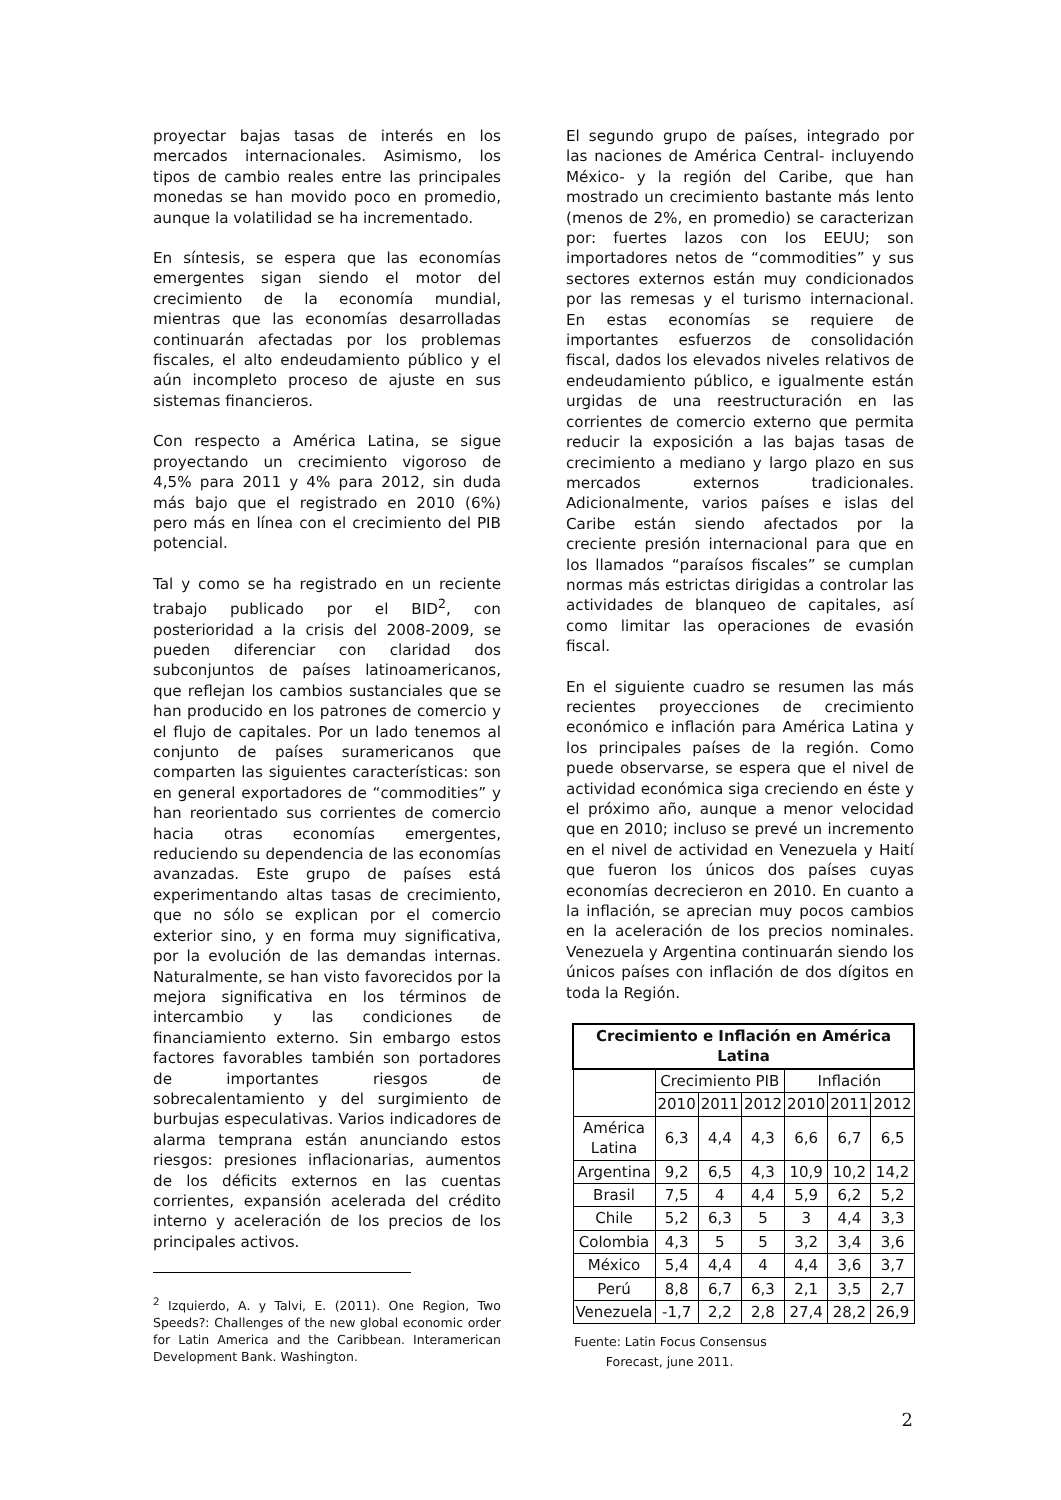proyectar bajas tasas de interés en los mercados internacionales. Asimismo, los tipos de cambio reales entre las principales monedas se han movido poco en promedio, aunque la volatilidad se ha incrementado.
En síntesis, se espera que las economías emergentes sigan siendo el motor del crecimiento de la economía mundial, mientras que las economías desarrolladas continuarán afectadas por los problemas fiscales, el alto endeudamiento público y el aún incompleto proceso de ajuste en sus sistemas financieros.
Con respecto a América Latina, se sigue proyectando un crecimiento vigoroso de 4,5% para 2011 y 4% para 2012, sin duda más bajo que el registrado en 2010 (6%) pero más en línea con el crecimiento del PIB potencial.
Tal y como se ha registrado en un reciente trabajo publicado por el BID<sup>2</sup>, con posterioridad a la crisis del 2008-2009, se pueden diferenciar con claridad dos subconjuntos de países latinoamericanos, que reflejan los cambios sustanciales que se han producido en los patrones de comercio y el flujo de capitales. Por un lado tenemos al conjunto de países suramericanos que comparten las siguientes características: son en general exportadores de “commodities” y han reorientado sus corrientes de comercio hacia otras economías emergentes, reduciendo su dependencia de las economías avanzadas. Este grupo de países está experimentando altas tasas de crecimiento, que no sólo se explican por el comercio exterior sino, y en forma muy significativa, por la evolución de las demandas internas. Naturalmente, se han visto favorecidos por la mejora significativa en los términos de intercambio y las condiciones de financiamiento externo. Sin embargo estos factores favorables también son portadores de importantes riesgos de sobrecalentamiento y del surgimiento de burbujas especulativas. Varios indicadores de alarma temprana están anunciando estos riesgos: presiones inflacionarias, aumentos de los déficits externos en las cuentas corrientes, expansión acelerada del crédito interno y aceleración de los precios de los principales activos.
<sup>2</sup> Izquierdo, A. y Talvi, E. (2011). One Region, Two Speeds?: Challenges of the new global economic order for Latin America and the Caribbean. Interamerican Development Bank. Washington.
El segundo grupo de países, integrado por las naciones de América Central- incluyendo México- y la región del Caribe, que han mostrado un crecimiento bastante más lento (menos de 2%, en promedio) se caracterizan por: fuertes lazos con los EEUU; son importadores netos de “commodities” y sus sectores externos están muy condicionados por las remesas y el turismo internacional. En estas economías se requiere de importantes esfuerzos de consolidación fiscal, dados los elevados niveles relativos de endeudamiento público, e igualmente están urgidas de una reestructuración en las corrientes de comercio externo que permita reducir la exposición a las bajas tasas de crecimiento a mediano y largo plazo en sus mercados externos tradicionales. Adicionalmente, varios países e islas del Caribe están siendo afectados por la creciente presión internacional para que en los llamados “paraísos fiscales” se cumplan normas más estrictas dirigidas a controlar las actividades de blanqueo de capitales, así como limitar las operaciones de evasión fiscal.
En el siguiente cuadro se resumen las más recientes proyecciones de crecimiento económico e inflación para América Latina y los principales países de la región. Como puede observarse, se espera que el nivel de actividad económica siga creciendo en éste y el próximo año, aunque a menor velocidad que en 2010; incluso se prevé un incremento en el nivel de actividad en Venezuela y Haití que fueron los únicos dos países cuyas economías decrecieron en 2010. En cuanto a la inflación, se aprecian muy pocos cambios en la aceleración de los precios nominales. Venezuela y Argentina continuarán siendo los únicos países con inflación de dos dígitos en toda la Región.
| Crecimiento e Inflación en América Latina | | | | | | |
| --- | --- | --- | --- | --- | --- | --- |
| | Crecimiento PIB | | | Inflación | | |
| | 2010 | 2011 | 2012 | 2010 | 2011 | 2012 |
| América Latina | 6,3 | 4,4 | 4,3 | 6,6 | 6,7 | 6,5 |
| Argentina | 9,2 | 6,5 | 4,3 | 10,9 | 10,2 | 14,2 |
| Brasil | 7,5 | 4 | 4,4 | 5,9 | 6,2 | 5,2 |
| Chile | 5,2 | 6,3 | 5 | 3 | 4,4 | 3,3 |
| Colombia | 4,3 | 5 | 5 | 3,2 | 3,4 | 3,6 |
| México | 5,4 | 4,4 | 4 | 4,4 | 3,6 | 3,7 |
| Perú | 8,8 | 6,7 | 6,3 | 2,1 | 3,5 | 2,7 |
| Venezuela | -1,7 | 2,2 | 2,8 | 27,4 | 28,2 | 26,9 |
Fuente: Latin Focus Consensus
Forecast, june 2011.
2